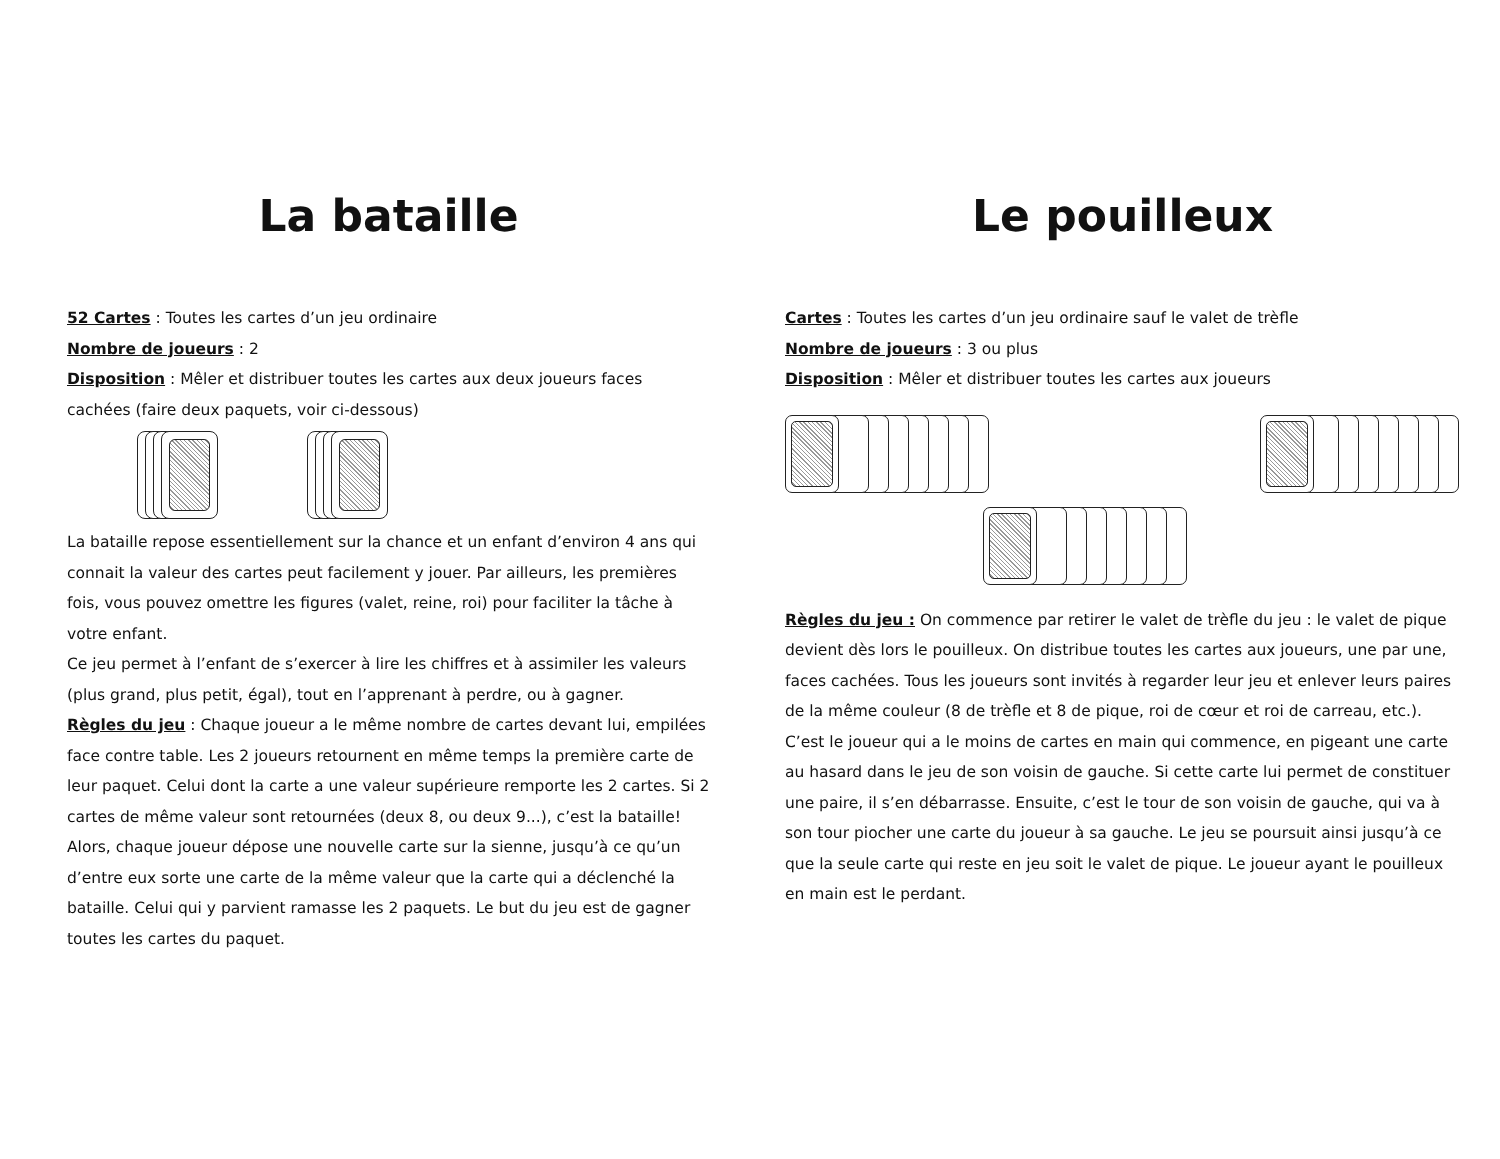La bataille
52 Cartes : Toutes les cartes d’un jeu ordinaire
Nombre de joueurs : 2
Disposition : Mêler et distribuer toutes les cartes aux deux joueurs faces cachées (faire deux paquets, voir ci-dessous)
La bataille repose essentiellement sur la chance et un enfant d’environ 4 ans qui connait la valeur des cartes peut facilement y jouer. Par ailleurs, les premières fois, vous pouvez omettre les figures (valet, reine, roi) pour faciliter la tâche à votre enfant.
Ce jeu permet à l’enfant de s’exercer à lire les chiffres et à assimiler les valeurs (plus grand, plus petit, égal), tout en l’apprenant à perdre, ou à gagner.
Règles du jeu : Chaque joueur a le même nombre de cartes devant lui, empilées face contre table. Les 2 joueurs retournent en même temps la première carte de leur paquet. Celui dont la carte a une valeur supérieure remporte les 2 cartes. Si 2 cartes de même valeur sont retournées (deux 8, ou deux 9...), c’est la bataille! Alors, chaque joueur dépose une nouvelle carte sur la sienne, jusqu’à ce qu’un d’entre eux sorte une carte de la même valeur que la carte qui a déclenché la bataille. Celui qui y parvient ramasse les 2 paquets. Le but du jeu est de gagner toutes les cartes du paquet.
Le pouilleux
Cartes : Toutes les cartes d’un jeu ordinaire sauf le valet de trèfle
Nombre de joueurs : 3 ou plus
Disposition : Mêler et distribuer toutes les cartes aux joueurs
Règles du jeu : On commence par retirer le valet de trèfle du jeu : le valet de pique devient dès lors le pouilleux. On distribue toutes les cartes aux joueurs, une par une, faces cachées. Tous les joueurs sont invités à regarder leur jeu et enlever leurs paires de la même couleur (8 de trèfle et 8 de pique, roi de cœur et roi de carreau, etc.).
C’est le joueur qui a le moins de cartes en main qui commence, en pigeant une carte au hasard dans le jeu de son voisin de gauche. Si cette carte lui permet de constituer une paire, il s’en débarrasse. Ensuite, c’est le tour de son voisin de gauche, qui va à son tour piocher une carte du joueur à sa gauche. Le jeu se poursuit ainsi jusqu’à ce que la seule carte qui reste en jeu soit le valet de pique. Le joueur ayant le pouilleux en main est le perdant.